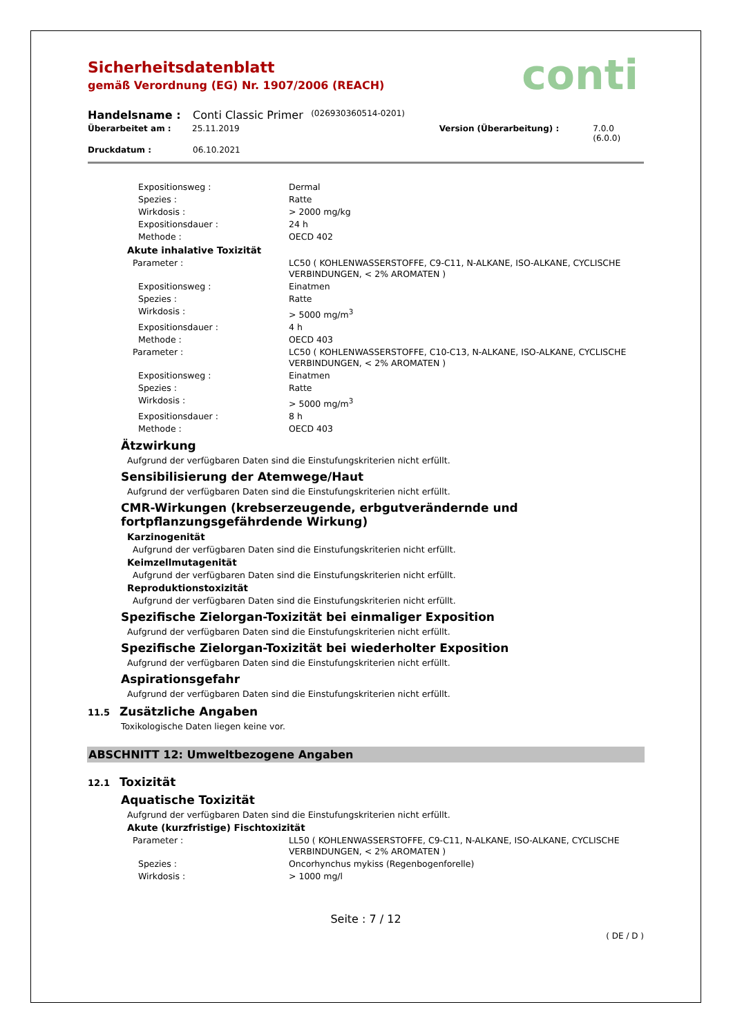conti
Sicherheitsdatenblatt
gemäß Verordnung (EG) Nr. 1907/2006 (REACH)
Handelsname : Conti Classic Primer (026930360514-0201)
Überarbeitet am : 25.11.2019 Version (Überarbeitung) : 7.0.0 (6.0.0)
Druckdatum : 06.10.2021
Expositionsweg : Dermal
Spezies : Ratte
Wirkdosis : > 2000 mg/kg
Expositionsdauer : 24 h
Methode : OECD 402
Akute inhalative Toxizität
Parameter : LC50 ( KOHLENWASSERSTOFFE, C9-C11, N-ALKANE, ISO-ALKANE, CYCLISCHE VERBINDUNGEN, < 2% AROMATEN )
Expositionsweg : Einatmen
Spezies : Ratte
Wirkdosis : > 5000 mg/m<sup>3</sup>
Expositionsdauer : 4 h
Methode : OECD 403
Parameter : LC50 ( KOHLENWASSERSTOFFE, C10-C13, N-ALKANE, ISO-ALKANE, CYCLISCHE VERBINDUNGEN, < 2% AROMATEN )
Expositionsweg : Einatmen
Spezies : Ratte
Wirkdosis : > 5000 mg/m<sup>3</sup>
Expositionsdauer : 8 h
Methode : OECD 403
Ätzwirkung
Aufgrund der verfügbaren Daten sind die Einstufungskriterien nicht erfüllt.
Sensibilisierung der Atemwege/Haut
Aufgrund der verfügbaren Daten sind die Einstufungskriterien nicht erfüllt.
CMR-Wirkungen (krebserzeugende, erbgutverändernde und
fortpflanzungsgefährdende Wirkung)
Karzinogenität
Aufgrund der verfügbaren Daten sind die Einstufungskriterien nicht erfüllt.
Keimzellmutagenität
Aufgrund der verfügbaren Daten sind die Einstufungskriterien nicht erfüllt.
Reproduktionstoxizität
Aufgrund der verfügbaren Daten sind die Einstufungskriterien nicht erfüllt.
Spezifische Zielorgan-Toxizität bei einmaliger Exposition
Aufgrund der verfügbaren Daten sind die Einstufungskriterien nicht erfüllt.
Spezifische Zielorgan-Toxizität bei wiederholter Exposition
Aufgrund der verfügbaren Daten sind die Einstufungskriterien nicht erfüllt.
Aspirationsgefahr
Aufgrund der verfügbaren Daten sind die Einstufungskriterien nicht erfüllt.
11.5 Zusätzliche Angaben
Toxikologische Daten liegen keine vor.
ABSCHNITT 12: Umweltbezogene Angaben
12.1 Toxizität
Aquatische Toxizität
Aufgrund der verfügbaren Daten sind die Einstufungskriterien nicht erfüllt.
Akute (kurzfristige) Fischtoxizität
Parameter : LL50 ( KOHLENWASSERSTOFFE, C9-C11, N-ALKANE, ISO-ALKANE, CYCLISCHE VERBINDUNGEN, < 2% AROMATEN )
Spezies : Oncorhynchus mykiss (Regenbogenforelle)
Wirkdosis : > 1000 mg/l
Seite : 7 / 12
( DE / D )